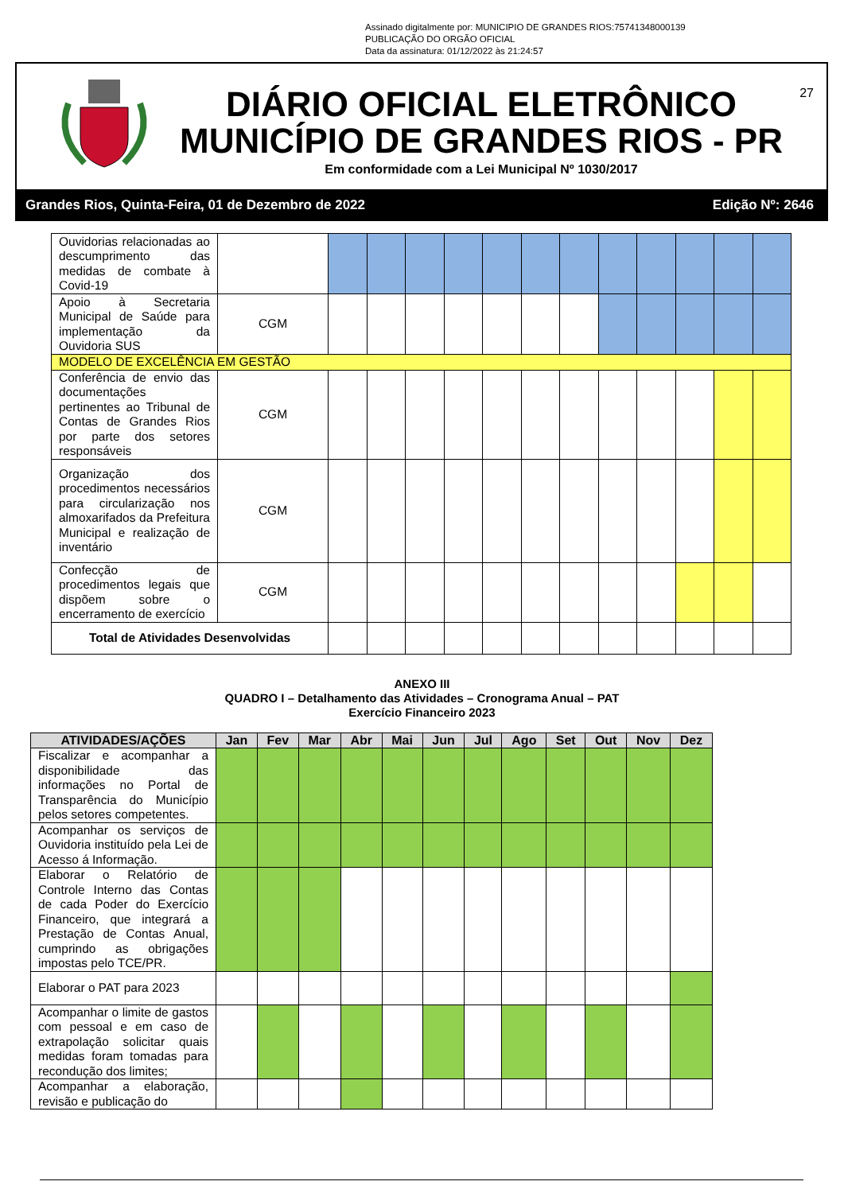Assinado digitalmente por: MUNICIPIO DE GRANDES RIOS:75741348000139
PUBLICAÇÃO DO ORGÃO OFICIAL
Data da assinatura: 01/12/2022 às 21:24:57
27
DIÁRIO OFICIAL ELETRÔNICO
MUNICÍPIO DE GRANDES RIOS - PR
Em conformidade com a Lei Municipal Nº 1030/2017
Grandes Rios, Quinta-Feira, 01 de Dezembro de 2022 Edição Nº: 2646
| Ouvidorias relacionadas ao descumprimento das medidas de combate à Covid-19 | | | | | | | | | | | | | |
| Apoio à Secretaria Municipal de Saúde para implementação da Ouvidoria SUS | CGM | | | | | | | | | | | | |
| MODELO DE EXCELÊNCIA EM GESTÃO | | | | | | | | | | | | | |
| Conferência de envio das documentações pertinentes ao Tribunal de Contas de Grandes Rios por parte dos setores responsáveis | CGM | | | | | | | | | | | | |
| Organização dos procedimentos necessários para circularização nos almoxarifados da Prefeitura Municipal e realização de inventário | CGM | | | | | | | | | | | | |
| Confecção de procedimentos legais que dispõem sobre o encerramento de exercício | CGM | | | | | | | | | | | | |
| Total de Atividades Desenvolvidas | | | | | | | | | | | | | |
ANEXO III
QUADRO I – Detalhamento das Atividades – Cronograma Anual – PAT
Exercício Financeiro 2023
| ATIVIDADES/AÇÕES | Jan | Fev | Mar | Abr | Mai | Jun | Jul | Ago | Set | Out | Nov | Dez |
| --- | --- | --- | --- | --- | --- | --- | --- | --- | --- | --- | --- | --- |
| Fiscalizar e acompanhar a disponibilidade das informações no Portal de Transparência do Município pelos setores competentes. | | | | | | | | | | | | |
| Acompanhar os serviços de Ouvidoria instituído pela Lei de Acesso á Informação. | | | | | | | | | | | | |
| Elaborar o Relatório de Controle Interno das Contas de cada Poder do Exercício Financeiro, que integrará a Prestação de Contas Anual, cumprindo as obrigações impostas pelo TCE/PR. | | | | | | | | | | | | |
| Elaborar o PAT para 2023 | | | | | | | | | | | | |
| Acompanhar o limite de gastos com pessoal e em caso de extrapolação solicitar quais medidas foram tomadas para recondução dos limites; | | | | | | | | | | | | |
| Acompanhar a elaboração, revisão e publicação do | | | | | | | | | | | | |